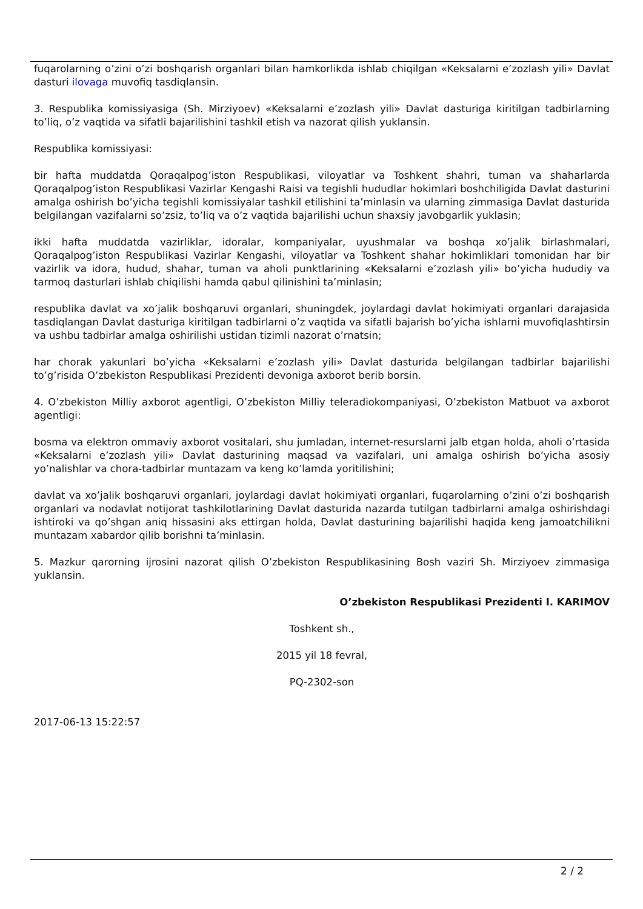fuqarolarning o’zini o’zi boshqarish organlari bilan hamkorlikda ishlab chiqilgan «Keksalarni e’zozlash yili» Davlat dasturi ilovaga muvofiq tasdiqlansin.
3. Respublika komissiyasiga (Sh. Mirziyoev) «Keksalarni e’zozlash yili» Davlat dasturiga kiritilgan tadbirlarning to’liq, o’z vaqtida va sifatli bajarilishini tashkil etish va nazorat qilish yuklansin.
Respublika komissiyasi:
bir hafta muddatda Qoraqalpog’iston Respublikasi, viloyatlar va Toshkent shahri, tuman va shaharlarda Qoraqalpog’iston Respublikasi Vazirlar Kengashi Raisi va tegishli hududlar hokimlari boshchiligida Davlat dasturini amalga oshirish bo’yicha tegishli komissiyalar tashkil etilishini ta’minlasin va ularning zimmasiga Davlat dasturida belgilangan vazifalarni so’zsiz, to’liq va o’z vaqtida bajarilishi uchun shaxsiy javobgarlik yuklasin;
ikki hafta muddatda vazirliklar, idoralar, kompaniyalar, uyushmalar va boshqa xo’jalik birlashmalari, Qoraqalpog’iston Respublikasi Vazirlar Kengashi, viloyatlar va Toshkent shahar hokimliklari tomonidan har bir vazirlik va idora, hudud, shahar, tuman va aholi punktlarining «Keksalarni e’zozlash yili» bo’yicha hududiy va tarmoq dasturlari ishlab chiqilishi hamda qabul qilinishini ta’minlasin;
respublika davlat va xo’jalik boshqaruvi organlari, shuningdek, joylardagi davlat hokimiyati organlari darajasida tasdiqlangan Davlat dasturiga kiritilgan tadbirlarni o’z vaqtida va sifatli bajarish bo’yicha ishlarni muvofiqlashtirsin va ushbu tadbirlar amalga oshirilishi ustidan tizimli nazorat o’rnatsin;
har chorak yakunlari bo’yicha «Keksalarni e’zozlash yili» Davlat dasturida belgilangan tadbirlar bajarilishi to’g’risida O’zbekiston Respublikasi Prezidenti devoniga axborot berib borsin.
4. O’zbekiston Milliy axborot agentligi, O’zbekiston Milliy teleradiokompaniyasi, O’zbekiston Matbuot va axborot agentligi:
bosma va elektron ommaviy axborot vositalari, shu jumladan, internet-resurslarni jalb etgan holda, aholi o’rtasida «Keksalarni e’zozlash yili» Davlat dasturining maqsad va vazifalari, uni amalga oshirish bo’yicha asosiy yo’nalishlar va chora-tadbirlar muntazam va keng ko’lamda yoritilishini;
davlat va xo’jalik boshqaruvi organlari, joylardagi davlat hokimiyati organlari, fuqarolarning o’zini o’zi boshqarish organlari va nodavlat notijorat tashkilotlarining Davlat dasturida nazarda tutilgan tadbirlarni amalga oshirishdagi ishtiroki va qo’shgan aniq hissasini aks ettirgan holda, Davlat dasturining bajarilishi haqida keng jamoatchilikni muntazam xabardor qilib borishni ta’minlasin.
5. Mazkur qarorning ijrosini nazorat qilish O’zbekiston Respublikasining Bosh vaziri Sh. Mirziyoev zimmasiga yuklansin.
O’zbekiston Respublikasi Prezidenti I. KARIMOV
Toshkent sh.,
2015 yil 18 fevral,
PQ-2302-son
2017-06-13 15:22:57
2 / 2